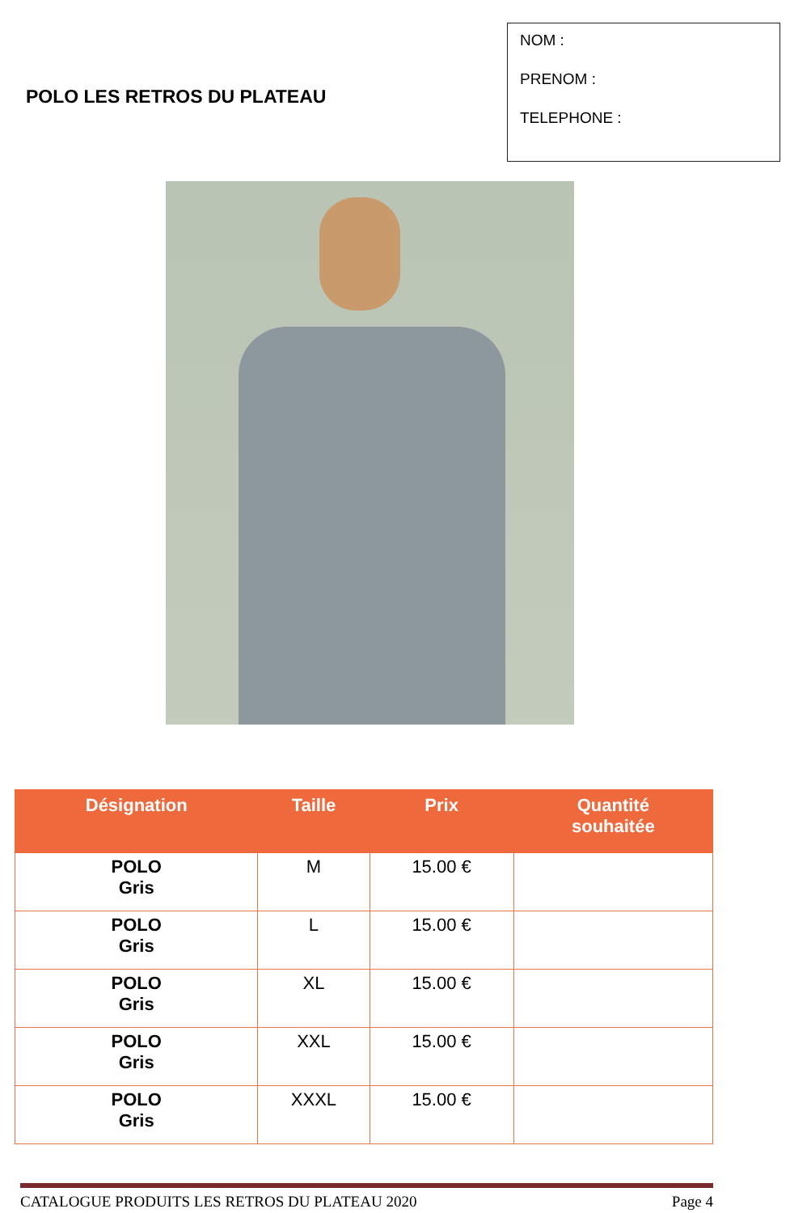POLO LES RETROS DU PLATEAU
NOM :
PRENOM :
TELEPHONE :
| Désignation | Taille | Prix | Quantité souhaitée |
| --- | --- | --- | --- |
| POLO Gris | M | 15.00 € | |
| POLO Gris | L | 15.00 € | |
| POLO Gris | XL | 15.00 € | |
| POLO Gris | XXL | 15.00 € | |
| POLO Gris | XXXL | 15.00 € | |
CATALOGUE PRODUITS LES RETROS DU PLATEAU 2020 Page 4